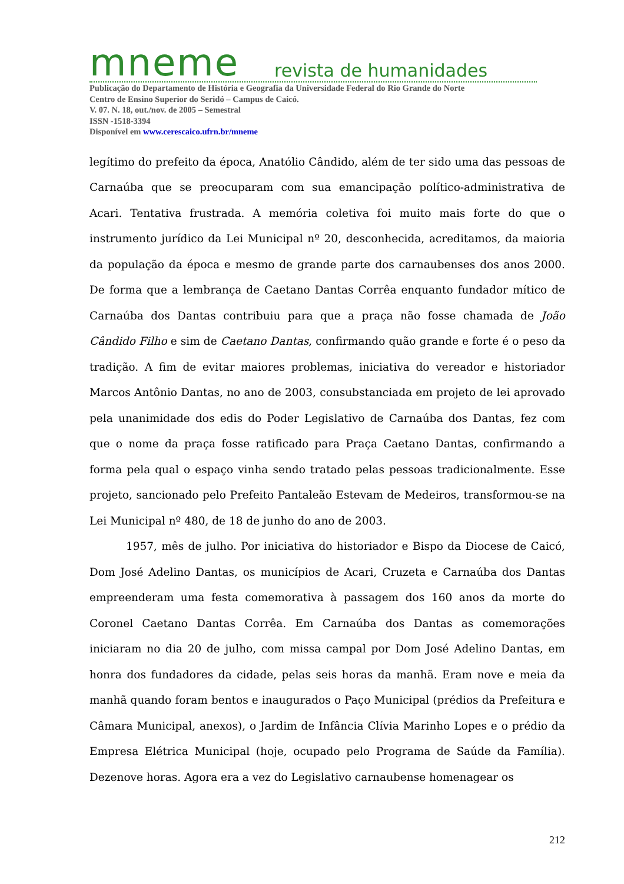mneme revista de humanidades
Publicação do Departamento de História e Geografia da Universidade Federal do Rio Grande do Norte
Centro de Ensino Superior do Seridó – Campus de Caicó.
V. 07. N. 18, out./nov. de 2005 – Semestral
ISSN -1518-3394
Disponível em www.cerescaico.ufrn.br/mneme
legítimo do prefeito da época, Anatólio Cândido, além de ter sido uma das pessoas de Carnaúba que se preocuparam com sua emancipação político-administrativa de Acari. Tentativa frustrada. A memória coletiva foi muito mais forte do que o instrumento jurídico da Lei Municipal nº 20, desconhecida, acreditamos, da maioria da população da época e mesmo de grande parte dos carnaubenses dos anos 2000. De forma que a lembrança de Caetano Dantas Corrêa enquanto fundador mítico de Carnaúba dos Dantas contribuiu para que a praça não fosse chamada de João Cândido Filho e sim de Caetano Dantas, confirmando quão grande e forte é o peso da tradição. A fim de evitar maiores problemas, iniciativa do vereador e historiador Marcos Antônio Dantas, no ano de 2003, consubstanciada em projeto de lei aprovado pela unanimidade dos edis do Poder Legislativo de Carnaúba dos Dantas, fez com que o nome da praça fosse ratificado para Praça Caetano Dantas, confirmando a forma pela qual o espaço vinha sendo tratado pelas pessoas tradicionalmente. Esse projeto, sancionado pelo Prefeito Pantaleão Estevam de Medeiros, transformou-se na Lei Municipal nº 480, de 18 de junho do ano de 2003.
1957, mês de julho. Por iniciativa do historiador e Bispo da Diocese de Caicó, Dom José Adelino Dantas, os municípios de Acari, Cruzeta e Carnaúba dos Dantas empreenderam uma festa comemorativa à passagem dos 160 anos da morte do Coronel Caetano Dantas Corrêa. Em Carnaúba dos Dantas as comemorações iniciaram no dia 20 de julho, com missa campal por Dom José Adelino Dantas, em honra dos fundadores da cidade, pelas seis horas da manhã. Eram nove e meia da manhã quando foram bentos e inaugurados o Paço Municipal (prédios da Prefeitura e Câmara Municipal, anexos), o Jardim de Infância Clívia Marinho Lopes e o prédio da Empresa Elétrica Municipal (hoje, ocupado pelo Programa de Saúde da Família). Dezenove horas. Agora era a vez do Legislativo carnaubense homenagear os
212